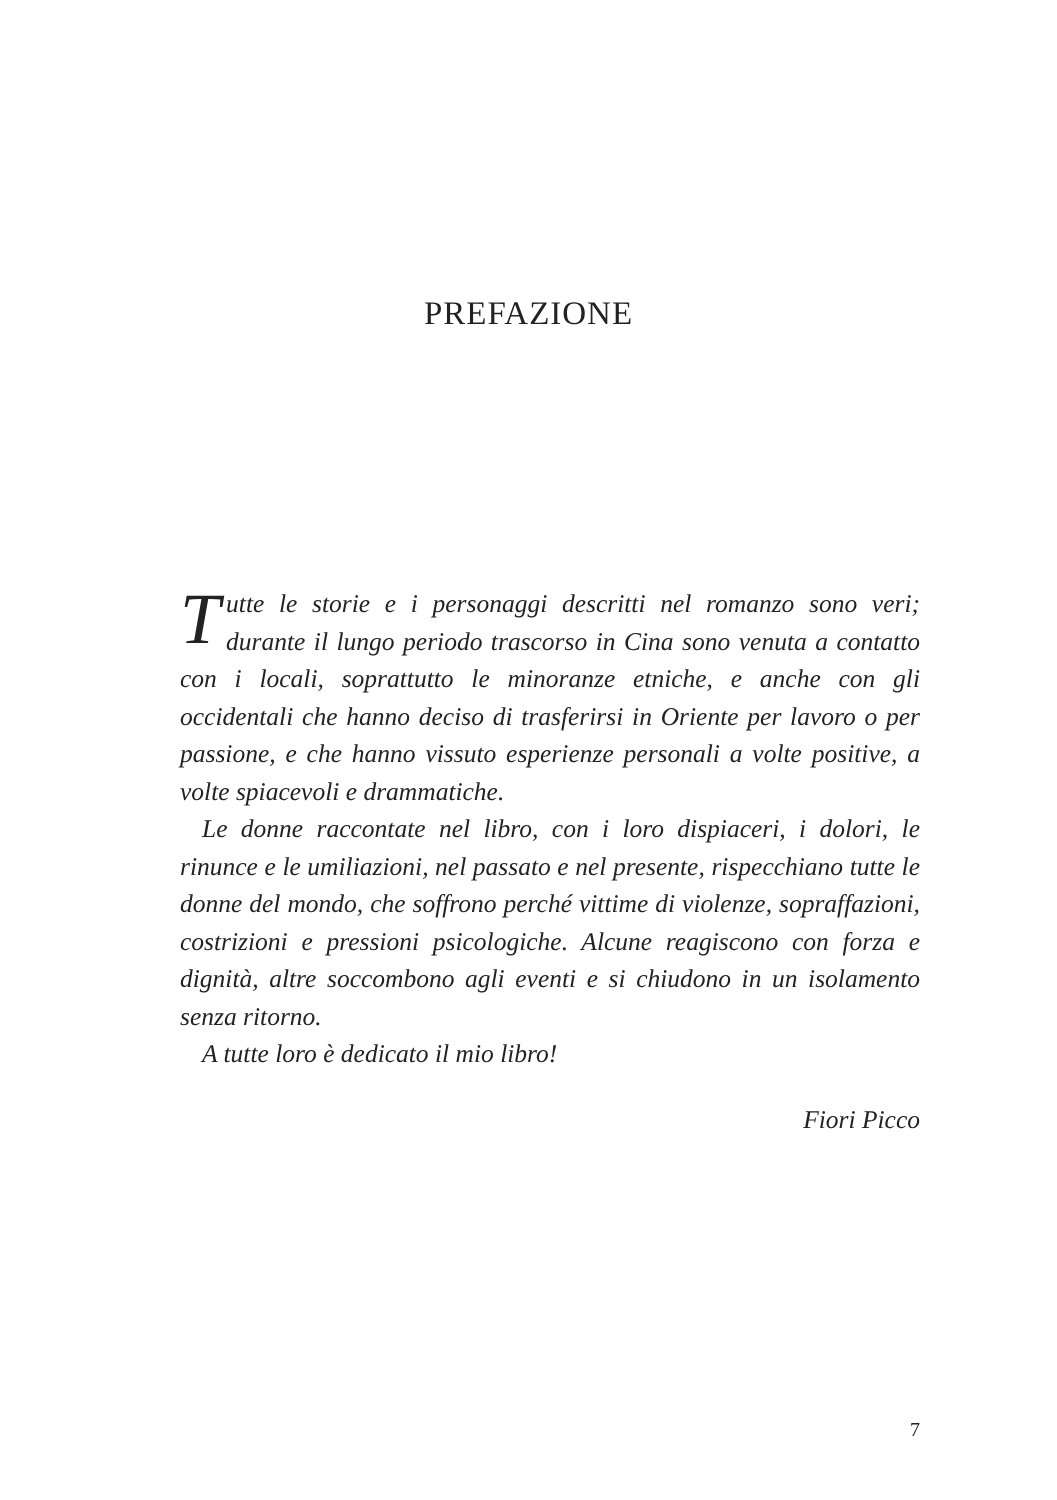PREFAZIONE
Tutte le storie e i personaggi descritti nel romanzo sono veri; durante il lungo periodo trascorso in Cina sono venuta a contatto con i locali, soprattutto le minoranze etniche, e anche con gli occidentali che hanno deciso di trasferirsi in Oriente per lavoro o per passione, e che hanno vissuto esperienze personali a volte positive, a volte spiacevoli e drammatiche.
Le donne raccontate nel libro, con i loro dispiaceri, i dolori, le rinunce e le umiliazioni, nel passato e nel presente, rispecchiano tutte le donne del mondo, che soffrono perché vittime di violenze, sopraffazioni, costrizioni e pressioni psicologiche. Alcune reagiscono con forza e dignità, altre soccombono agli eventi e si chiudono in un isolamento senza ritorno.
A tutte loro è dedicato il mio libro!
Fiori Picco
7